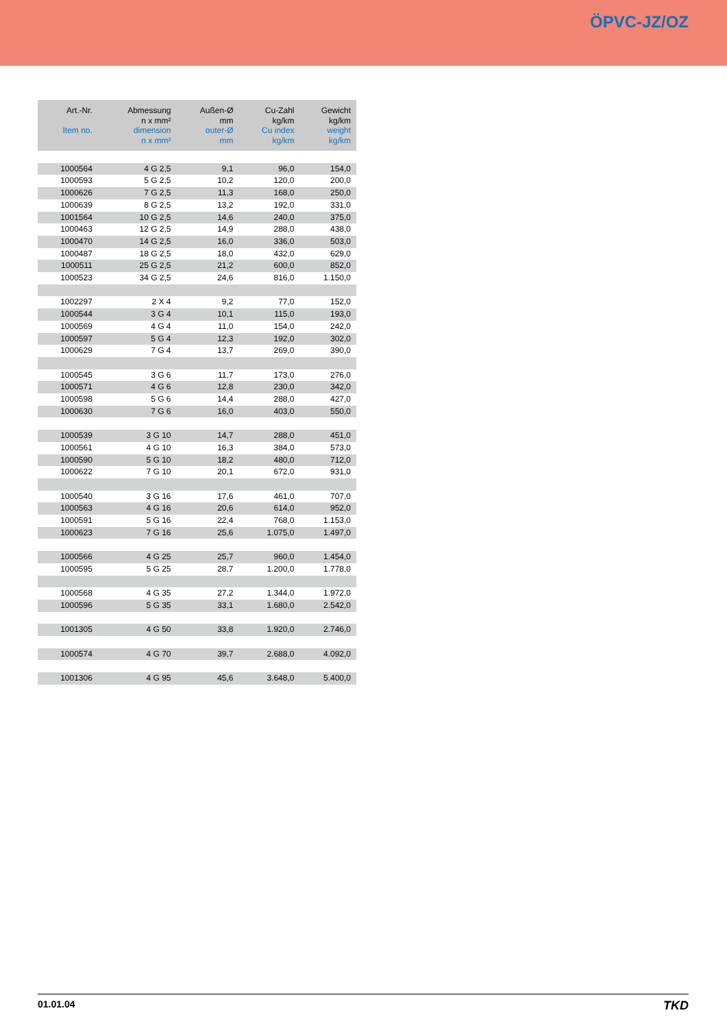ÖPVC-JZ/OZ
| Art.-Nr. Item no. | Abmessung n x mm² dimension n x mm² | Außen-Ø mm outer-Ø mm | Cu-Zahl kg/km Cu index kg/km | Gewicht kg/km weight kg/km |
| --- | --- | --- | --- | --- |
| 1000564 | 4 G 2,5 | 9,1 | 96,0 | 154,0 |
| 1000593 | 5 G 2,5 | 10,2 | 120,0 | 200,0 |
| 1000626 | 7 G 2,5 | 11,3 | 168,0 | 250,0 |
| 1000639 | 8 G 2,5 | 13,2 | 192,0 | 331,0 |
| 1001564 | 10 G 2,5 | 14,6 | 240,0 | 375,0 |
| 1000463 | 12 G 2,5 | 14,9 | 288,0 | 438,0 |
| 1000470 | 14 G 2,5 | 16,0 | 336,0 | 503,0 |
| 1000487 | 18 G 2,5 | 18,0 | 432,0 | 629,0 |
| 1000511 | 25 G 2,5 | 21,2 | 600,0 | 852,0 |
| 1000523 | 34 G 2,5 | 24,6 | 816,0 | 1.150,0 |
| 1002297 | 2 X 4 | 9,2 | 77,0 | 152,0 |
| 1000544 | 3 G 4 | 10,1 | 115,0 | 193,0 |
| 1000569 | 4 G 4 | 11,0 | 154,0 | 242,0 |
| 1000597 | 5 G 4 | 12,3 | 192,0 | 302,0 |
| 1000629 | 7 G 4 | 13,7 | 269,0 | 390,0 |
| 1000545 | 3 G 6 | 11,7 | 173,0 | 276,0 |
| 1000571 | 4 G 6 | 12,8 | 230,0 | 342,0 |
| 1000598 | 5 G 6 | 14,4 | 288,0 | 427,0 |
| 1000630 | 7 G 6 | 16,0 | 403,0 | 550,0 |
| 1000539 | 3 G 10 | 14,7 | 288,0 | 451,0 |
| 1000561 | 4 G 10 | 16,3 | 384,0 | 573,0 |
| 1000590 | 5 G 10 | 18,2 | 480,0 | 712,0 |
| 1000622 | 7 G 10 | 20,1 | 672,0 | 931,0 |
| 1000540 | 3 G 16 | 17,6 | 461,0 | 707,0 |
| 1000563 | 4 G 16 | 20,6 | 614,0 | 952,0 |
| 1000591 | 5 G 16 | 22,4 | 768,0 | 1.153,0 |
| 1000623 | 7 G 16 | 25,6 | 1.075,0 | 1.497,0 |
| 1000566 | 4 G 25 | 25,7 | 960,0 | 1.454,0 |
| 1000595 | 5 G 25 | 28,7 | 1.200,0 | 1.778,0 |
| 1000568 | 4 G 35 | 27,2 | 1.344,0 | 1.972,0 |
| 1000596 | 5 G 35 | 33,1 | 1.680,0 | 2.542,0 |
| 1001305 | 4 G 50 | 33,8 | 1.920,0 | 2.746,0 |
| 1000574 | 4 G 70 | 39,7 | 2.688,0 | 4.092,0 |
| 1001306 | 4 G 95 | 45,6 | 3.648,0 | 5.400,0 |
01.01.04 TKD